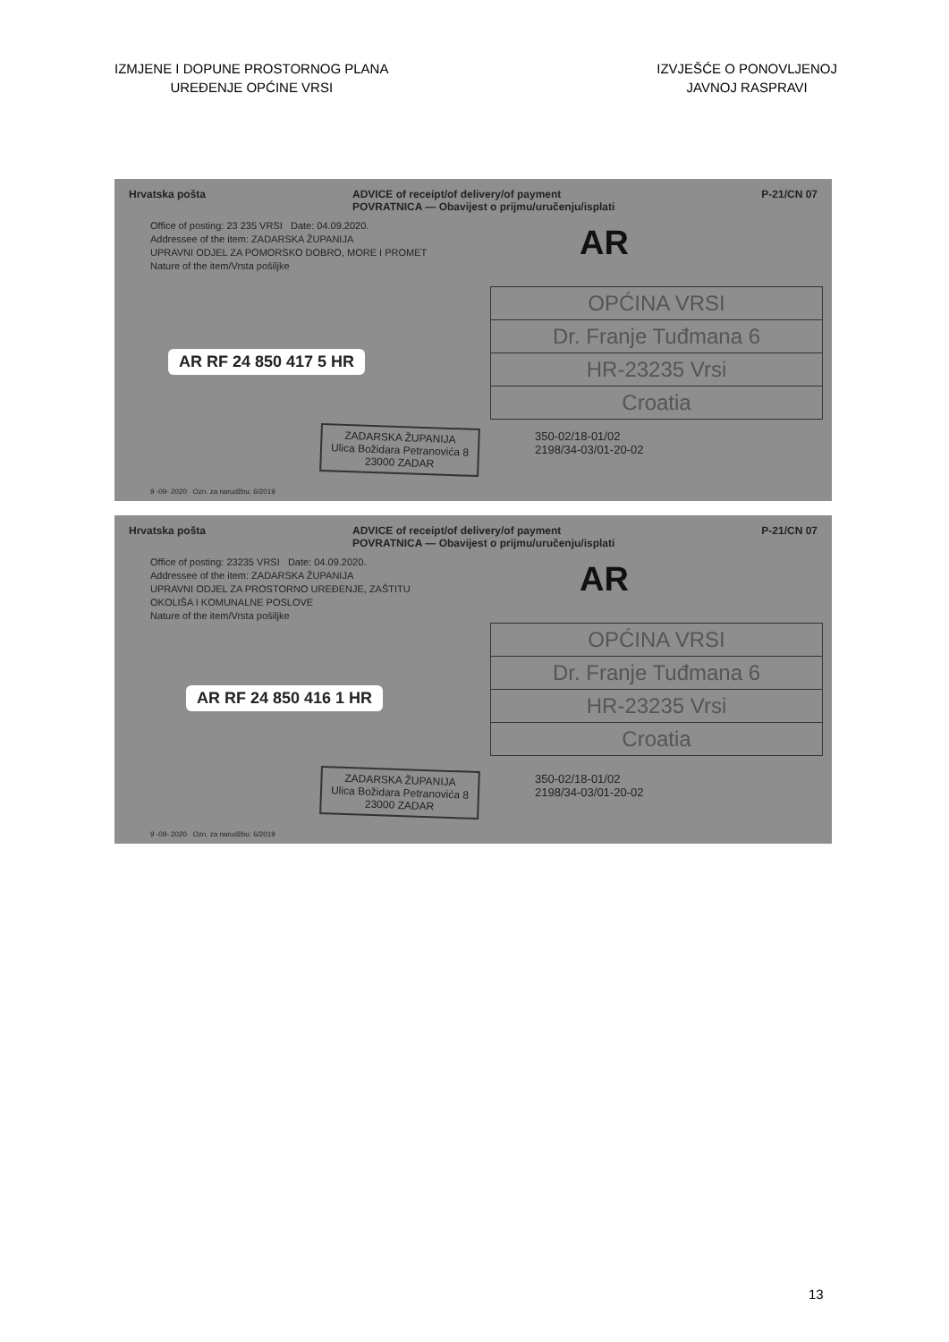IZMJENE I DOPUNE PROSTORNOG PLANA
UREĐENJE OPĆINE VRSI
IZVJEŠĆE O PONOVLJENOJ
JAVNOJ RASPRAVI
Hrvatska pošta ADVICE of receipt/of delivery/of payment
POVRATNICA — Obavijest o prijmu/uručenju/isplati P-21/CN 07
Office of posting: 23 235 VRSI Date: 04.09.2020.
Addressee of the item: ZADARSKA ŽUPANIJA
UPRAVNI ODJEL ZA POMORSKO DOBRO, MORE I PROMET
Nature of the item/Vrsta pošiljke
AR
AR RF 24 850 417 5 HR
OPĆINA VRSI
Dr. Franje Tuđmana 6
HR-23235 Vrsi
Croatia
ZADARSKA ŽUPANIJA
Ulica Božidara Petranovića 8
23000 ZADAR
350-02/18-01/02
2198/34-03/01-20-02
9 -09- 2020 Ozn. za narudžbu: 6/2019
Hrvatska pošta ADVICE of receipt/of delivery/of payment
POVRATNICA — Obavijest o prijmu/uručenju/isplati P-21/CN 07
Office of posting: 23235 VRSI Date: 04.09.2020.
Addressee of the item: ZADARSKA ŽUPANIJA
UPRAVNI ODJEL ZA PROSTORNO UREĐENJE, ZAŠTITU OKOLIŠA I KOMUNALNE POSLOVE
Nature of the item/Vrsta pošiljke
AR
AR RF 24 850 416 1 HR
OPĆINA VRSI
Dr. Franje Tuđmana 6
HR-23235 Vrsi
Croatia
ZADARSKA ŽUPANIJA
Ulica Božidara Petranovića 8
23000 ZADAR
350-02/18-01/02
2198/34-03/01-20-02
9 -09- 2020 Ozn. za narudžbu: 6/2019
13